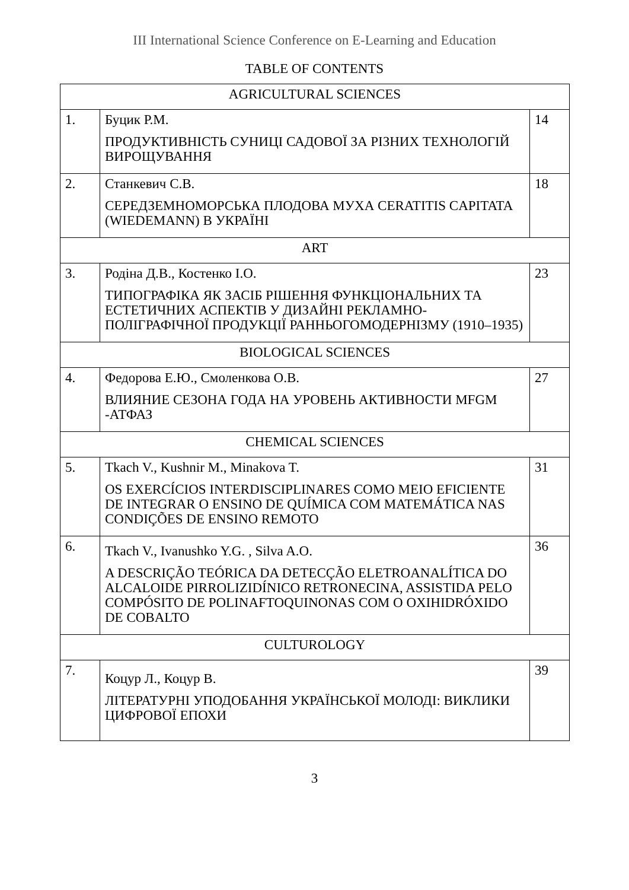III International Science Conference on E-Learning and Education
TABLE OF CONTENTS
| AGRICULTURAL SCIENCES | | |
| 1. | Буцик Р.М. ПРОДУКТИВНІСТЬ СУНИЦІ САДОВОЇ ЗА РІЗНИХ ТЕХНОЛОГІЙ ВИРОЩУВАННЯ | 14 |
| 2. | Станкевич С.В. СЕРЕДЗЕМНОМОРСЬКА ПЛОДОВА МУХА CERATITIS CAPITATA (WIEDEMANN) В УКРАЇНІ | 18 |
| ART | | |
| 3. | Родіна Д.В., Костенко І.О. ТИПОГРАФІКА ЯК ЗАСІБ РІШЕННЯ ФУНКЦІОНАЛЬНИХ ТА ЕСТЕТИЧНИХ АСПЕКТІВ У ДИЗАЙНІ РЕКЛАМНО-ПОЛІГРАФІЧНОЇ ПРОДУКЦІЇ РАННЬОГОМОДЕРНІЗМУ (1910–1935) | 23 |
| BIOLOGICAL SCIENCES | | |
| 4. | Федорова Е.Ю., Смоленкова О.В. ВЛИЯНИЕ СЕЗОНА ГОДА НА УРОВЕНЬ АКТИВНОСТИ MFGM -АТФАЗ | 27 |
| CHEMICAL SCIENCES | | |
| 5. | Tkach V., Kushnir M., Minakova T. OS EXERCÍCIOS INTERDISCIPLINARES COMO MEIO EFICIENTE DE INTEGRAR O ENSINO DE QUÍMICA COM MATEMÁTICA NAS CONDIÇÕES DE ENSINO REMOTO | 31 |
| 6. | Tkach V., Ivanushko Y.G. , Silva A.O. A DESCRIÇÃO TEÓRICA DA DETECÇÃO ELETROANALÍTICA DO ALCALOIDE PIRROLIZIDÍNICO RETRONECINA, ASSISTIDA PELO COMPÓSITO DE POLINAFTOQUINONAS COM O OXIHIDRÓXIDO DE COBALTO | 36 |
| CULTUROLOGY | | |
| 7. | Коцур Л., Коцур В. ЛІТЕРАТУРНІ УПОДОБАННЯ УКРАЇНСЬКОЇ МОЛОДІ: ВИКЛИКИ ЦИФРОВОЇ ЕПОХИ | 39 |
3